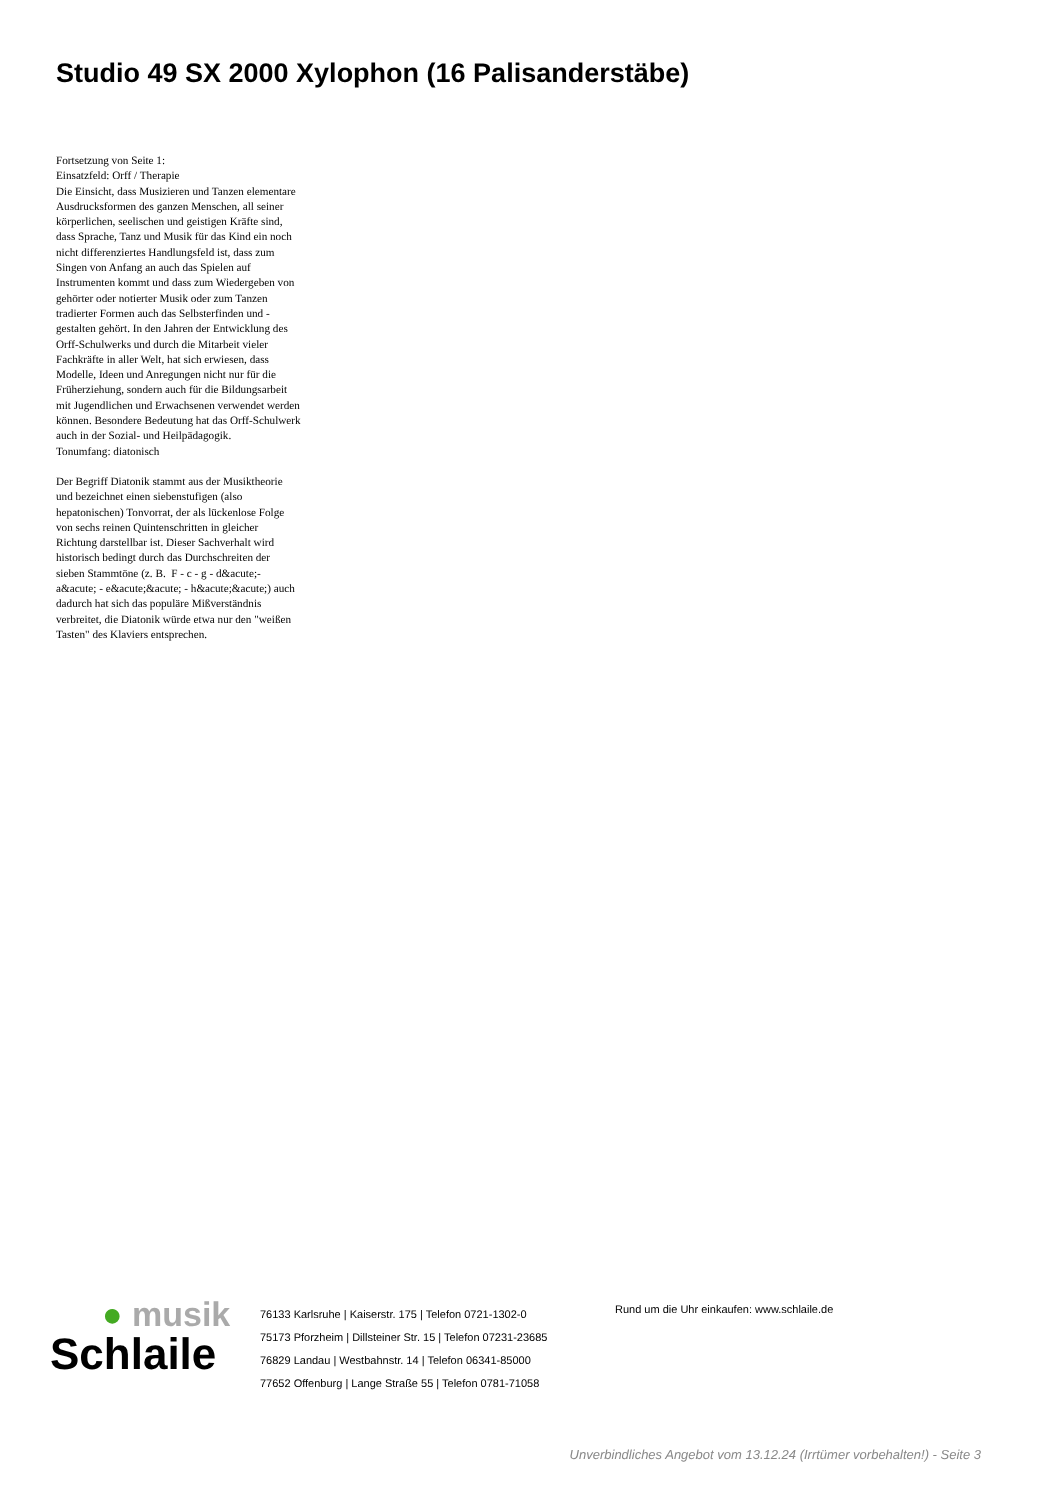Studio 49 SX 2000 Xylophon (16 Palisanderstäbe)
Fortsetzung von Seite 1:
Einsatzfeld: Orff / Therapie
Die Einsicht, dass Musizieren und Tanzen elementare Ausdrucksformen des ganzen Menschen, all seiner körperlichen, seelischen und geistigen Kräfte sind, dass Sprache, Tanz und Musik für das Kind ein noch nicht differenziertes Handlungsfeld ist, dass zum Singen von Anfang an auch das Spielen auf Instrumenten kommt und dass zum Wiedergeben von gehörter oder notierter Musik oder zum Tanzen tradierter Formen auch das Selbsterfinden und -gestalten gehört. In den Jahren der Entwicklung des Orff-Schulwerks und durch die Mitarbeit vieler Fachkräfte in aller Welt, hat sich erwiesen, dass Modelle, Ideen und Anregungen nicht nur für die Früherziehung, sondern auch für die Bildungsarbeit mit Jugendlichen und Erwachsenen verwendet werden können. Besondere Bedeutung hat das Orff-Schulwerk auch in der Sozial- und Heilpädagogik.
Tonumfang: diatonisch
Der Begriff Diatonik stammt aus der Musiktheorie und bezeichnet einen siebenstufigen (also hepatonischen) Tonvorrat, der als lückenlose Folge von sechs reinen Quintenschritten in gleicher Richtung darstellbar ist. Dieser Sachverhalt wird historisch bedingt durch das Durchschreiten der sieben Stammtöne (z. B. F - c - g - d&acute;- a&acute; - e&acute;&acute; - h&acute;&acute;) auch dadurch hat sich das populäre Mißverständnis verbreitet, die Diatonik würde etwa nur den "weißen Tasten" des Klaviers entsprechen.
● musik
Schlaile
76133 Karlsruhe | Kaiserstr. 175 | Telefon 0721-1302-0
75173 Pforzheim | Dillsteiner Str. 15 | Telefon 07231-23685
76829 Landau | Westbahnstr. 14 | Telefon 06341-85000
77652 Offenburg | Lange Straße 55 | Telefon 0781-71058
Rund um die Uhr einkaufen: www.schlaile.de
Unverbindliches Angebot vom 13.12.24 (Irrtümer vorbehalten!) - Seite 3